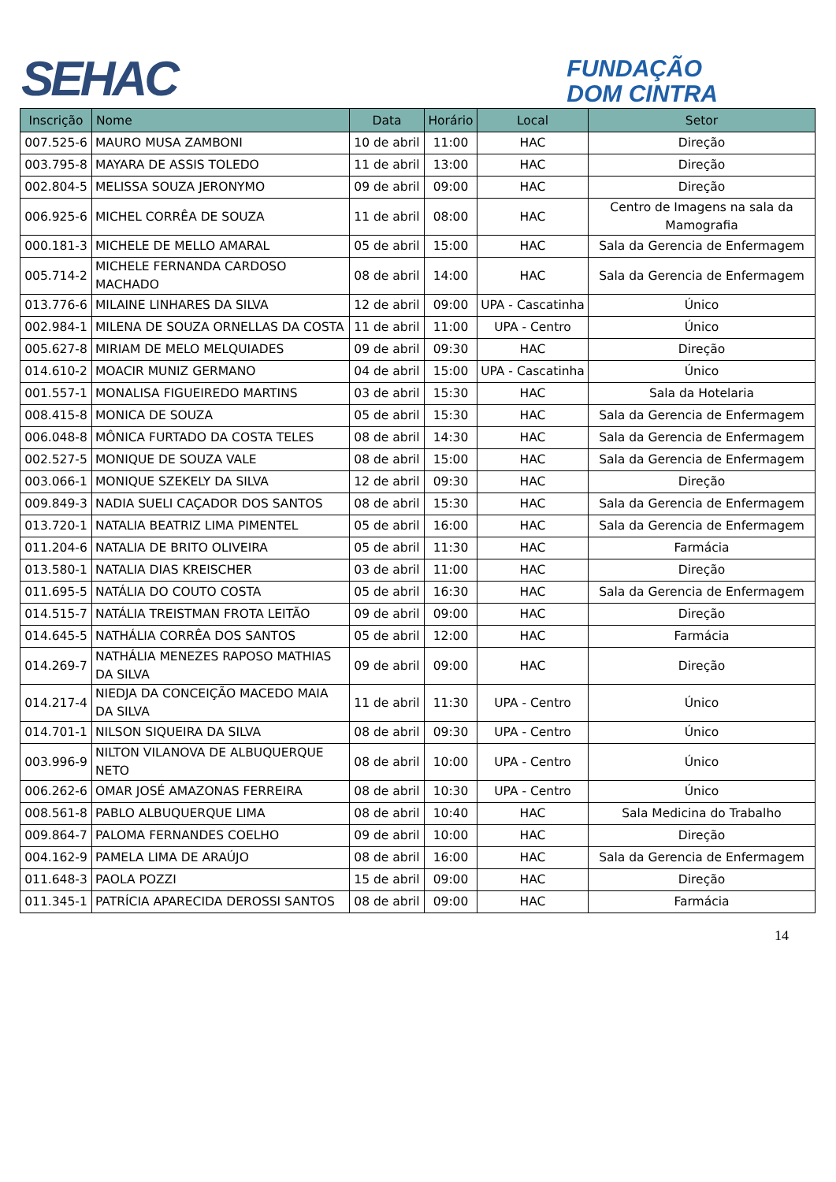SEHAC
FUNDAÇÃO
DOM CINTRA
| Inscrição | Nome | Data | Horário | Local | Setor |
| --- | --- | --- | --- | --- | --- |
| 007.525-6 | MAURO MUSA ZAMBONI | 10 de abril | 11:00 | HAC | Direção |
| 003.795-8 | MAYARA DE ASSIS TOLEDO | 11 de abril | 13:00 | HAC | Direção |
| 002.804-5 | MELISSA SOUZA JERONYMO | 09 de abril | 09:00 | HAC | Direção |
| 006.925-6 | MICHEL CORRÊA DE SOUZA | 11 de abril | 08:00 | HAC | Centro de Imagens na sala da Mamografia |
| 000.181-3 | MICHELE DE MELLO AMARAL | 05 de abril | 15:00 | HAC | Sala da Gerencia de Enfermagem |
| 005.714-2 | MICHELE FERNANDA CARDOSO MACHADO | 08 de abril | 14:00 | HAC | Sala da Gerencia de Enfermagem |
| 013.776-6 | MILAINE LINHARES DA SILVA | 12 de abril | 09:00 | UPA - Cascatinha | Único |
| 002.984-1 | MILENA DE SOUZA ORNELLAS DA COSTA | 11 de abril | 11:00 | UPA - Centro | Único |
| 005.627-8 | MIRIAM DE MELO MELQUIADES | 09 de abril | 09:30 | HAC | Direção |
| 014.610-2 | MOACIR MUNIZ GERMANO | 04 de abril | 15:00 | UPA - Cascatinha | Único |
| 001.557-1 | MONALISA FIGUEIREDO MARTINS | 03 de abril | 15:30 | HAC | Sala da Hotelaria |
| 008.415-8 | MONICA DE SOUZA | 05 de abril | 15:30 | HAC | Sala da Gerencia de Enfermagem |
| 006.048-8 | MÔNICA FURTADO DA COSTA TELES | 08 de abril | 14:30 | HAC | Sala da Gerencia de Enfermagem |
| 002.527-5 | MONIQUE DE SOUZA VALE | 08 de abril | 15:00 | HAC | Sala da Gerencia de Enfermagem |
| 003.066-1 | MONIQUE SZEKELY DA SILVA | 12 de abril | 09:30 | HAC | Direção |
| 009.849-3 | NADIA SUELI CAÇADOR DOS SANTOS | 08 de abril | 15:30 | HAC | Sala da Gerencia de Enfermagem |
| 013.720-1 | NATALIA BEATRIZ LIMA PIMENTEL | 05 de abril | 16:00 | HAC | Sala da Gerencia de Enfermagem |
| 011.204-6 | NATALIA DE BRITO OLIVEIRA | 05 de abril | 11:30 | HAC | Farmácia |
| 013.580-1 | NATALIA DIAS KREISCHER | 03 de abril | 11:00 | HAC | Direção |
| 011.695-5 | NATÁLIA DO COUTO COSTA | 05 de abril | 16:30 | HAC | Sala da Gerencia de Enfermagem |
| 014.515-7 | NATÁLIA TREISTMAN FROTA LEITÃO | 09 de abril | 09:00 | HAC | Direção |
| 014.645-5 | NATHÁLIA CORRÊA DOS SANTOS | 05 de abril | 12:00 | HAC | Farmácia |
| 014.269-7 | NATHÁLIA MENEZES RAPOSO MATHIAS DA SILVA | 09 de abril | 09:00 | HAC | Direção |
| 014.217-4 | NIEDJA DA CONCEIÇÃO MACEDO MAIA DA SILVA | 11 de abril | 11:30 | UPA - Centro | Único |
| 014.701-1 | NILSON SIQUEIRA DA SILVA | 08 de abril | 09:30 | UPA - Centro | Único |
| 003.996-9 | NILTON VILANOVA DE ALBUQUERQUE NETO | 08 de abril | 10:00 | UPA - Centro | Único |
| 006.262-6 | OMAR JOSÉ AMAZONAS FERREIRA | 08 de abril | 10:30 | UPA - Centro | Único |
| 008.561-8 | PABLO ALBUQUERQUE LIMA | 08 de abril | 10:40 | HAC | Sala Medicina do Trabalho |
| 009.864-7 | PALOMA FERNANDES COELHO | 09 de abril | 10:00 | HAC | Direção |
| 004.162-9 | PAMELA LIMA DE ARAÚJO | 08 de abril | 16:00 | HAC | Sala da Gerencia de Enfermagem |
| 011.648-3 | PAOLA POZZI | 15 de abril | 09:00 | HAC | Direção |
| 011.345-1 | PATRÍCIA APARECIDA DEROSSI SANTOS | 08 de abril | 09:00 | HAC | Farmácia |
14